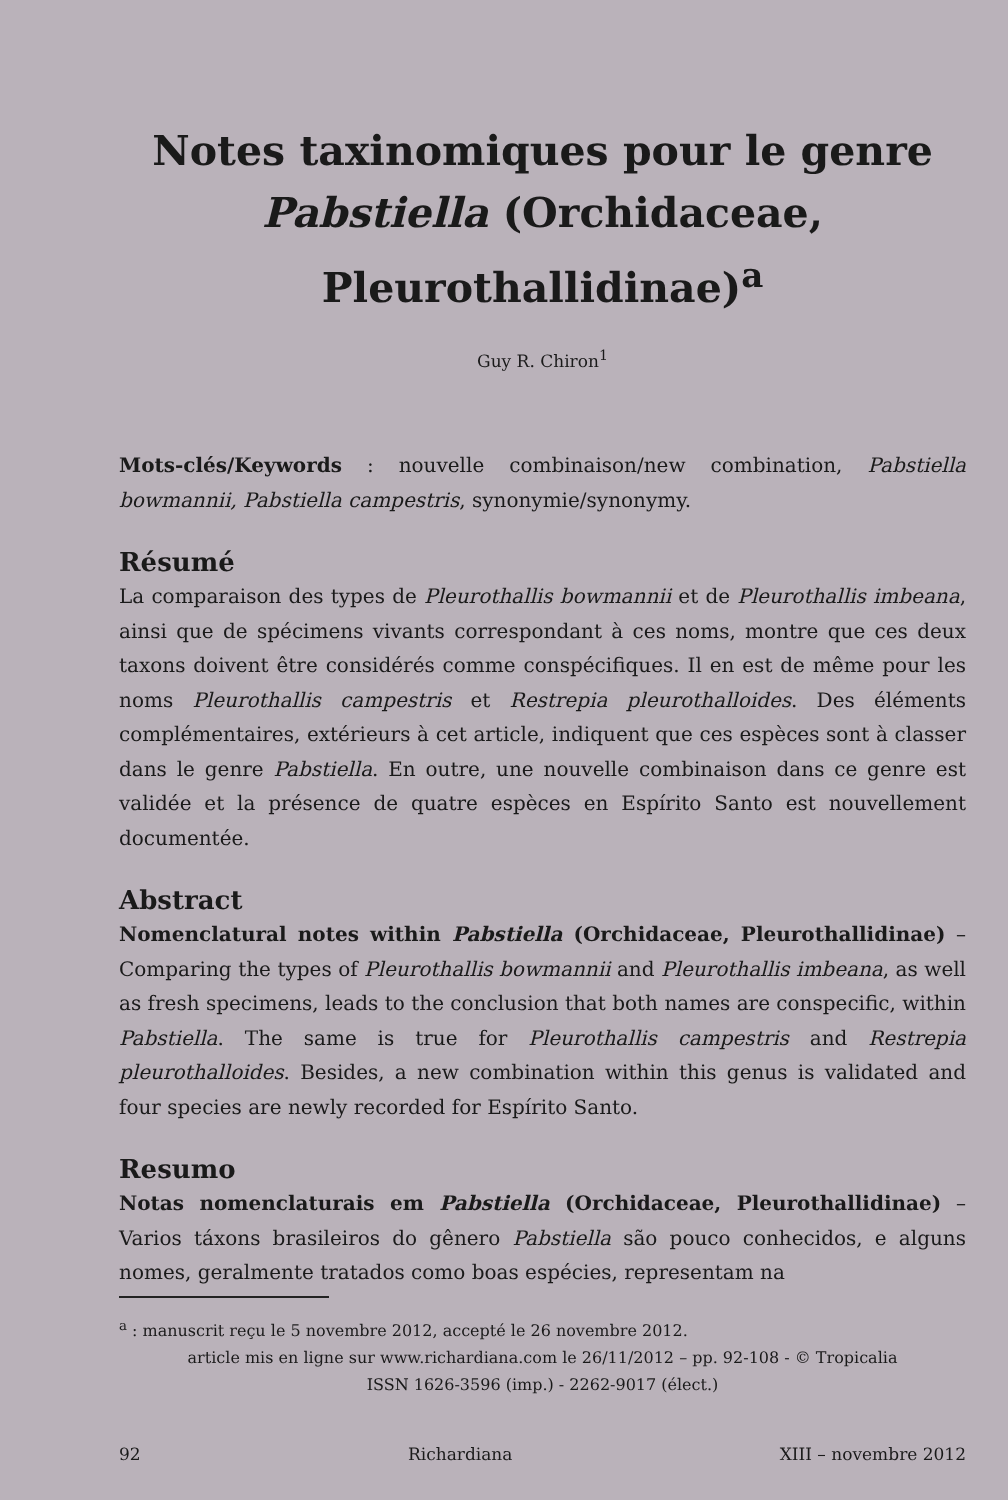Notes taxinomiques pour le genre Pabstiella (Orchidaceae, Pleurothallidinae)<sup>a</sup>
Guy R. Chiron<sup>1</sup>
Mots-clés/Keywords : nouvelle combinaison/new combination, Pabstiella bowmannii, Pabstiella campestris, synonymie/synonymy.
Résumé
La comparaison des types de Pleurothallis bowmannii et de Pleurothallis imbeana, ainsi que de spécimens vivants correspondant à ces noms, montre que ces deux taxons doivent être considérés comme conspécifiques. Il en est de même pour les noms Pleurothallis campestris et Restrepia pleurothalloides. Des éléments complémentaires, extérieurs à cet article, indiquent que ces espèces sont à classer dans le genre Pabstiella. En outre, une nouvelle combinaison dans ce genre est validée et la présence de quatre espèces en Espírito Santo est nouvellement documentée.
Abstract
Nomenclatural notes within Pabstiella (Orchidaceae, Pleurothallidinae) – Comparing the types of Pleurothallis bowmannii and Pleurothallis imbeana, as well as fresh specimens, leads to the conclusion that both names are conspecific, within Pabstiella. The same is true for Pleurothallis campestris and Restrepia pleurothalloides. Besides, a new combination within this genus is validated and four species are newly recorded for Espírito Santo.
Resumo
Notas nomenclaturais em Pabstiella (Orchidaceae, Pleurothallidinae) – Varios táxons brasileiros do gênero Pabstiella são pouco conhecidos, e alguns nomes, geralmente tratados como boas espécies, representam na
<sup>a</sup> : manuscrit reçu le 5 novembre 2012, accepté le 26 novembre 2012.
article mis en ligne sur www.richardiana.com le 26/11/2012 – pp. 92-108 - © Tropicalia
ISSN 1626-3596 (imp.) - 2262-9017 (élect.)
92 Richardiana XIII – novembre 2012